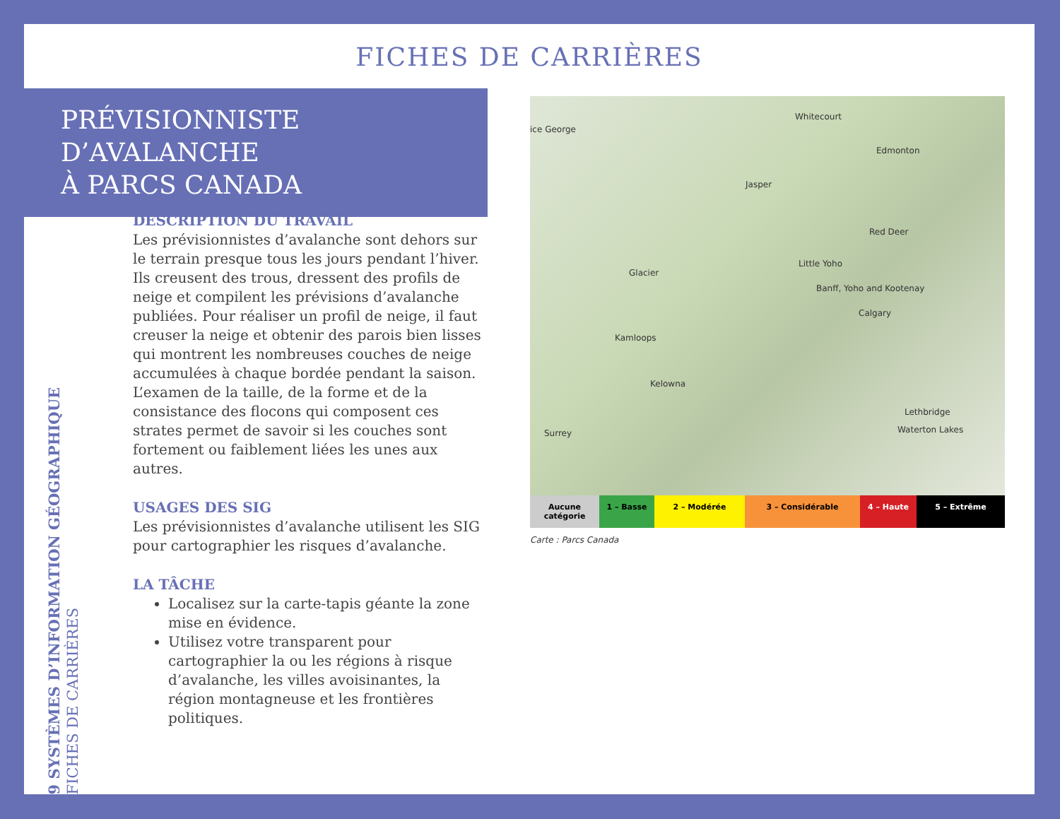FICHES DE CARRIÈRES
PRÉVISIONNISTE D’AVALANCHE
À PARCS CANADA
9 SYSTÈMES D’INFORMATION GÉOGRAPHIQUE
FICHES DE CARRIÈRES
DESCRIPTION DU TRAVAIL
Les prévisionnistes d’avalanche sont dehors sur le terrain presque tous les jours pendant l’hiver. Ils creusent des trous, dressent des profils de neige et compilent les prévisions d’avalanche publiées. Pour réaliser un profil de neige, il faut creuser la neige et obtenir des parois bien lisses qui montrent les nombreuses couches de neige accumulées à chaque bordée pendant la saison. L’examen de la taille, de la forme et de la consistance des flocons qui composent ces strates permet de savoir si les couches sont fortement ou faiblement liées les unes aux autres.
USAGES DES SIG
Les prévisionnistes d’avalanche utilisent les SIG pour cartographier les risques d’avalanche.
LA TÂCHE
Localisez sur la carte-tapis géante la zone mise en évidence.
Utilisez votre transparent pour cartographier la ou les régions à risque d’avalanche, les villes avoisinantes, la région montagneuse et les frontières politiques.
Whitecourt
Edmonton
ice George
Jasper
Red Deer
Little Yoho
Glacier
Banff, Yoho and Kootenay
Calgary
Kamloops
Kelowna
Lethbridge
Waterton Lakes Surrey
Aucune catégorie
1 – Basse 2 – Modérée 3 – Considérable 4 – Haute 5 – Extrême
Carte : Parcs Canada